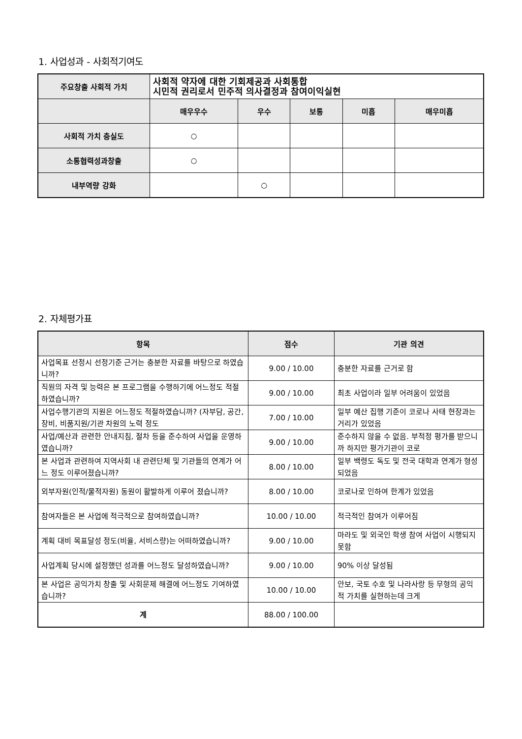1. 사업성과 - 사회적기여도
| 주요창출 사회적 가치 | 사회적 약자에 대한 기회제공과 사회통합 시민적 권리로서 민주적 의사결정과 참여이익실현 | | | | |
| | 매우우수 | 우수 | 보통 | 미흡 | 매우미흡 |
| 사회적 가치 충실도 | ○ | | | | |
| 소통협력성과창출 | ○ | | | | |
| 내부역량 강화 | | ○ | | | |
2. 자체평가표
| 항목 | 점수 | 기관 의견 |
| --- | --- | --- |
| 사업목표 선정시 선정기준 근거는 충분한 자료를 바탕으로 하였습니까? | 9.00 / 10.00 | 충분한 자료를 근거로 함 |
| 직원의 자격 및 능력은 본 프로그램을 수행하기에 어느정도 적절하였습니까? | 9.00 / 10.00 | 최초 사업이라 일부 어려움이 있었음 |
| 사업수행기관의 지원은 어느정도 적절하였습니까? (자부담, 공간, 장비, 비품지원/기관 차원의 노력 정도 | 7.00 / 10.00 | 일부 예산 집행 기준이 코로나 사태 현장과는 거리가 있었음 |
| 사업/예산과 관련한 안내지침, 절차 등을 준수하여 사업을 운영하였습니까? | 9.00 / 10.00 | 준수하지 않을 수 없음. 부적정 평가를 받으니까 하지만 평가기관이 코로 |
| 본 사업과 관련하여 지역사회 내 관련단체 및 기관들의 연계가 어느 정도 이루어졌습니까? | 8.00 / 10.00 | 일부 백령도 독도 및 전국 대학과 연계가 형성되었음 |
| 외부자원(인적/물적자원) 동원이 활발하게 이루어 졌습니까? | 8.00 / 10.00 | 코로나로 인하여 한계가 있었음 |
| 참여자들은 본 사업에 적극적으로 참여하였습니까? | 10.00 / 10.00 | 적극적인 참여가 이루어짐 |
| 계획 대비 목표달성 정도(비율, 서비스량)는 어떠하였습니까? | 9.00 / 10.00 | 마라도 및 외국인 학생 참여 사업이 시행되지 못함 |
| 사업계획 당시에 설정했던 성과를 어느정도 달성하였습니까? | 9.00 / 10.00 | 90% 이상 달성됨 |
| 본 사업은 공익가치 창출 및 사회문제 해결에 어느정도 기여하였습니까? | 10.00 / 10.00 | 안보, 국토 수호 및 나라사랑 등 무형의 공익적 가치를 실현하는데 크게 |
| 계 | 88.00 / 100.00 | |